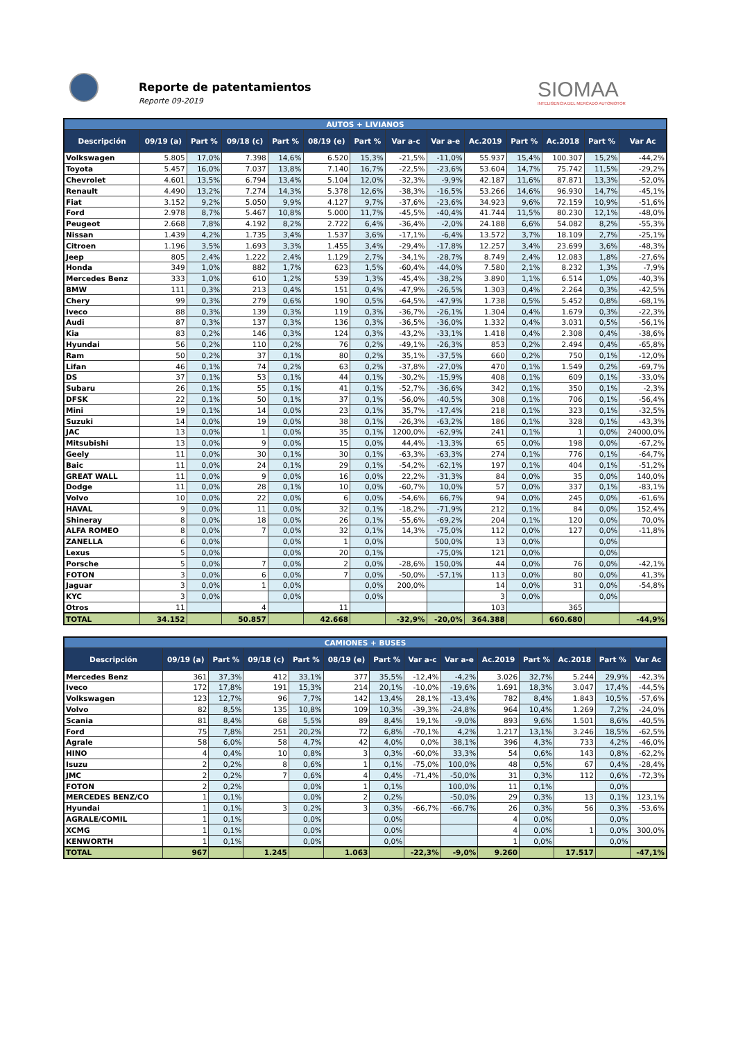Reporte de patentamientos
Reporte 09-2019
SIOMAA
INTELIGENCIA DEL MERCADO AUTOMOTOR
| AUTOS + LIVIANOS | | | | | | | | | | | | | |
| --- | --- | --- | --- | --- | --- | --- | --- | --- | --- | --- | --- | --- | --- |
| Descripción | 09/19 (a) | Part % | 09/18 (c) | Part % | 08/19 (e) | Part % | Var a-c | Var a-e | Ac.2019 | Part % | Ac.2018 | Part % | Var Ac |
| Volkswagen | 5.805 | 17,0% | 7.398 | 14,6% | 6.520 | 15,3% | -21,5% | -11,0% | 55.937 | 15,4% | 100.307 | 15,2% | -44,2% |
| Toyota | 5.457 | 16,0% | 7.037 | 13,8% | 7.140 | 16,7% | -22,5% | -23,6% | 53.604 | 14,7% | 75.742 | 11,5% | -29,2% |
| Chevrolet | 4.601 | 13,5% | 6.794 | 13,4% | 5.104 | 12,0% | -32,3% | -9,9% | 42.187 | 11,6% | 87.871 | 13,3% | -52,0% |
| Renault | 4.490 | 13,2% | 7.274 | 14,3% | 5.378 | 12,6% | -38,3% | -16,5% | 53.266 | 14,6% | 96.930 | 14,7% | -45,1% |
| Fiat | 3.152 | 9,2% | 5.050 | 9,9% | 4.127 | 9,7% | -37,6% | -23,6% | 34.923 | 9,6% | 72.159 | 10,9% | -51,6% |
| Ford | 2.978 | 8,7% | 5.467 | 10,8% | 5.000 | 11,7% | -45,5% | -40,4% | 41.744 | 11,5% | 80.230 | 12,1% | -48,0% |
| Peugeot | 2.668 | 7,8% | 4.192 | 8,2% | 2.722 | 6,4% | -36,4% | -2,0% | 24.188 | 6,6% | 54.082 | 8,2% | -55,3% |
| Nissan | 1.439 | 4,2% | 1.735 | 3,4% | 1.537 | 3,6% | -17,1% | -6,4% | 13.572 | 3,7% | 18.109 | 2,7% | -25,1% |
| Citroen | 1.196 | 3,5% | 1.693 | 3,3% | 1.455 | 3,4% | -29,4% | -17,8% | 12.257 | 3,4% | 23.699 | 3,6% | -48,3% |
| Jeep | 805 | 2,4% | 1.222 | 2,4% | 1.129 | 2,7% | -34,1% | -28,7% | 8.749 | 2,4% | 12.083 | 1,8% | -27,6% |
| Honda | 349 | 1,0% | 882 | 1,7% | 623 | 1,5% | -60,4% | -44,0% | 7.580 | 2,1% | 8.232 | 1,3% | -7,9% |
| Mercedes Benz | 333 | 1,0% | 610 | 1,2% | 539 | 1,3% | -45,4% | -38,2% | 3.890 | 1,1% | 6.514 | 1,0% | -40,3% |
| BMW | 111 | 0,3% | 213 | 0,4% | 151 | 0,4% | -47,9% | -26,5% | 1.303 | 0,4% | 2.264 | 0,3% | -42,5% |
| Chery | 99 | 0,3% | 279 | 0,6% | 190 | 0,5% | -64,5% | -47,9% | 1.738 | 0,5% | 5.452 | 0,8% | -68,1% |
| Iveco | 88 | 0,3% | 139 | 0,3% | 119 | 0,3% | -36,7% | -26,1% | 1.304 | 0,4% | 1.679 | 0,3% | -22,3% |
| Audi | 87 | 0,3% | 137 | 0,3% | 136 | 0,3% | -36,5% | -36,0% | 1.332 | 0,4% | 3.031 | 0,5% | -56,1% |
| Kia | 83 | 0,2% | 146 | 0,3% | 124 | 0,3% | -43,2% | -33,1% | 1.418 | 0,4% | 2.308 | 0,4% | -38,6% |
| Hyundai | 56 | 0,2% | 110 | 0,2% | 76 | 0,2% | -49,1% | -26,3% | 853 | 0,2% | 2.494 | 0,4% | -65,8% |
| Ram | 50 | 0,2% | 37 | 0,1% | 80 | 0,2% | 35,1% | -37,5% | 660 | 0,2% | 750 | 0,1% | -12,0% |
| Lifan | 46 | 0,1% | 74 | 0,2% | 63 | 0,2% | -37,8% | -27,0% | 470 | 0,1% | 1.549 | 0,2% | -69,7% |
| DS | 37 | 0,1% | 53 | 0,1% | 44 | 0,1% | -30,2% | -15,9% | 408 | 0,1% | 609 | 0,1% | -33,0% |
| Subaru | 26 | 0,1% | 55 | 0,1% | 41 | 0,1% | -52,7% | -36,6% | 342 | 0,1% | 350 | 0,1% | -2,3% |
| DFSK | 22 | 0,1% | 50 | 0,1% | 37 | 0,1% | -56,0% | -40,5% | 308 | 0,1% | 706 | 0,1% | -56,4% |
| Mini | 19 | 0,1% | 14 | 0,0% | 23 | 0,1% | 35,7% | -17,4% | 218 | 0,1% | 323 | 0,1% | -32,5% |
| Suzuki | 14 | 0,0% | 19 | 0,0% | 38 | 0,1% | -26,3% | -63,2% | 186 | 0,1% | 328 | 0,1% | -43,3% |
| JAC | 13 | 0,0% | 1 | 0,0% | 35 | 0,1% | 1200,0% | -62,9% | 241 | 0,1% | 1 | 0,0% | 24000,0% |
| Mitsubishi | 13 | 0,0% | 9 | 0,0% | 15 | 0,0% | 44,4% | -13,3% | 65 | 0,0% | 198 | 0,0% | -67,2% |
| Geely | 11 | 0,0% | 30 | 0,1% | 30 | 0,1% | -63,3% | -63,3% | 274 | 0,1% | 776 | 0,1% | -64,7% |
| Baic | 11 | 0,0% | 24 | 0,1% | 29 | 0,1% | -54,2% | -62,1% | 197 | 0,1% | 404 | 0,1% | -51,2% |
| GREAT WALL | 11 | 0,0% | 9 | 0,0% | 16 | 0,0% | 22,2% | -31,3% | 84 | 0,0% | 35 | 0,0% | 140,0% |
| Dodge | 11 | 0,0% | 28 | 0,1% | 10 | 0,0% | -60,7% | 10,0% | 57 | 0,0% | 337 | 0,1% | -83,1% |
| Volvo | 10 | 0,0% | 22 | 0,0% | 6 | 0,0% | -54,6% | 66,7% | 94 | 0,0% | 245 | 0,0% | -61,6% |
| HAVAL | 9 | 0,0% | 11 | 0,0% | 32 | 0,1% | -18,2% | -71,9% | 212 | 0,1% | 84 | 0,0% | 152,4% |
| Shineray | 8 | 0,0% | 18 | 0,0% | 26 | 0,1% | -55,6% | -69,2% | 204 | 0,1% | 120 | 0,0% | 70,0% |
| ALFA ROMEO | 8 | 0,0% | 7 | 0,0% | 32 | 0,1% | 14,3% | -75,0% | 112 | 0,0% | 127 | 0,0% | -11,8% |
| ZANELLA | 6 | 0,0% | | 0,0% | 1 | 0,0% | | 500,0% | 13 | 0,0% | | 0,0% | |
| Lexus | 5 | 0,0% | | 0,0% | 20 | 0,1% | | -75,0% | 121 | 0,0% | | 0,0% | |
| Porsche | 5 | 0,0% | 7 | 0,0% | 2 | 0,0% | -28,6% | 150,0% | 44 | 0,0% | 76 | 0,0% | -42,1% |
| FOTON | 3 | 0,0% | 6 | 0,0% | 7 | 0,0% | -50,0% | -57,1% | 113 | 0,0% | 80 | 0,0% | 41,3% |
| Jaguar | 3 | 0,0% | 1 | 0,0% | | 0,0% | 200,0% | | 14 | 0,0% | 31 | 0,0% | -54,8% |
| KYC | 3 | 0,0% | | 0,0% | | 0,0% | | | 3 | 0,0% | | 0,0% | |
| Otros | 11 | | 4 | | 11 | | | | 103 | | 365 | | |
| TOTAL | 34.152 | | 50.857 | | 42.668 | | -32,9% | -20,0% | 364.388 | | 660.680 | | -44,9% |
| CAMIONES + BUSES | | | | | | | | | | | | | |
| --- | --- | --- | --- | --- | --- | --- | --- | --- | --- | --- | --- | --- | --- |
| Descripción | 09/19 (a) | Part % | 09/18 (c) | Part % | 08/19 (e) | Part % | Var a-c | Var a-e | Ac.2019 | Part % | Ac.2018 | Part % | Var Ac |
| Mercedes Benz | 361 | 37,3% | 412 | 33,1% | 377 | 35,5% | -12,4% | -4,2% | 3.026 | 32,7% | 5.244 | 29,9% | -42,3% |
| Iveco | 172 | 17,8% | 191 | 15,3% | 214 | 20,1% | -10,0% | -19,6% | 1.691 | 18,3% | 3.047 | 17,4% | -44,5% |
| Volkswagen | 123 | 12,7% | 96 | 7,7% | 142 | 13,4% | 28,1% | -13,4% | 782 | 8,4% | 1.843 | 10,5% | -57,6% |
| Volvo | 82 | 8,5% | 135 | 10,8% | 109 | 10,3% | -39,3% | -24,8% | 964 | 10,4% | 1.269 | 7,2% | -24,0% |
| Scania | 81 | 8,4% | 68 | 5,5% | 89 | 8,4% | 19,1% | -9,0% | 893 | 9,6% | 1.501 | 8,6% | -40,5% |
| Ford | 75 | 7,8% | 251 | 20,2% | 72 | 6,8% | -70,1% | 4,2% | 1.217 | 13,1% | 3.246 | 18,5% | -62,5% |
| Agrale | 58 | 6,0% | 58 | 4,7% | 42 | 4,0% | 0,0% | 38,1% | 396 | 4,3% | 733 | 4,2% | -46,0% |
| HINO | 4 | 0,4% | 10 | 0,8% | 3 | 0,3% | -60,0% | 33,3% | 54 | 0,6% | 143 | 0,8% | -62,2% |
| Isuzu | 2 | 0,2% | 8 | 0,6% | 1 | 0,1% | -75,0% | 100,0% | 48 | 0,5% | 67 | 0,4% | -28,4% |
| JMC | 2 | 0,2% | 7 | 0,6% | 4 | 0,4% | -71,4% | -50,0% | 31 | 0,3% | 112 | 0,6% | -72,3% |
| FOTON | 2 | 0,2% | | 0,0% | 1 | 0,1% | | 100,0% | 11 | 0,1% | | 0,0% | |
| MERCEDES BENZ/CO | 1 | 0,1% | | 0,0% | 2 | 0,2% | | -50,0% | 29 | 0,3% | 13 | 0,1% | 123,1% |
| Hyundai | 1 | 0,1% | 3 | 0,2% | 3 | 0,3% | -66,7% | -66,7% | 26 | 0,3% | 56 | 0,3% | -53,6% |
| AGRALE/COMIL | 1 | 0,1% | | 0,0% | | 0,0% | | | 4 | 0,0% | | 0,0% | |
| XCMG | 1 | 0,1% | | 0,0% | | 0,0% | | | 4 | 0,0% | 1 | 0,0% | 300,0% |
| KENWORTH | 1 | 0,1% | | 0,0% | | 0,0% | | | 1 | 0,0% | | 0,0% | |
| TOTAL | 967 | | 1.245 | | 1.063 | | -22,3% | -9,0% | 9.260 | | 17.517 | | -47,1% |